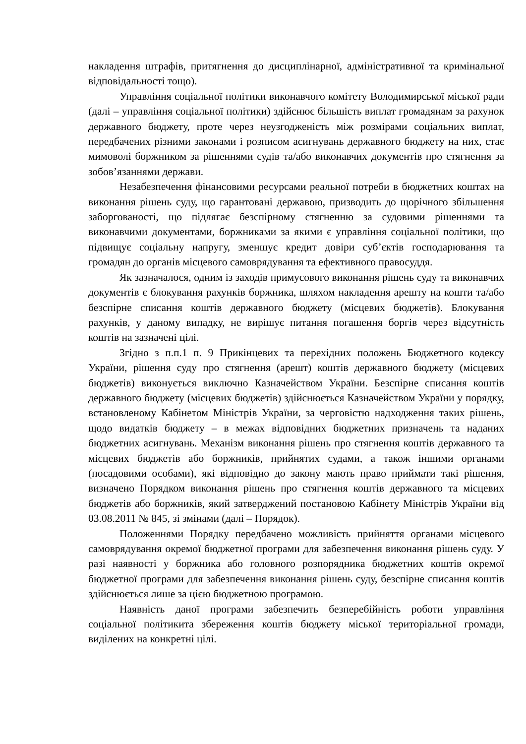накладення штрафів, притягнення до дисциплінарної, адміністративної та кримінальної відповідальності тощо).
Управління соціальної політики виконавчого комітету Володимирської міської ради (далі – управління соціальної політики) здійснює більшість виплат громадянам за рахунок державного бюджету, проте через неузгодженість між розмірами соціальних виплат, передбачених різними законами і розписом асигнувань державного бюджету на них, стає мимоволі боржником за рішеннями судів та/або виконавчих документів про стягнення за зобов’язаннями держави.
Незабезпечення фінансовими ресурсами реальної потреби в бюджетних коштах на виконання рішень суду, що гарантовані державою, призводить до щорічного збільшення заборгованості, що підлягає безспірному стягненню за судовими рішеннями та виконавчими документами, боржниками за якими є управління соціальної політики, що підвищує соціальну напругу, зменшує кредит довіри суб’єктів господарювання та громадян до органів місцевого самоврядування та ефективного правосуддя.
Як зазначалося, одним із заходів примусового виконання рішень суду та виконавчих документів є блокування рахунків боржника, шляхом накладення арешту на кошти та/або безспірне списання коштів державного бюджету (місцевих бюджетів). Блокування рахунків, у даному випадку, не вирішує питання погашення боргів через відсутність коштів на зазначені цілі.
Згідно з п.п.1 п. 9 Прикінцевих та перехідних положень Бюджетного кодексу України, рішення суду про стягнення (арешт) коштів державного бюджету (місцевих бюджетів) виконується виключно Казначейством України. Безспірне списання коштів державного бюджету (місцевих бюджетів) здійснюється Казначейством України у порядку, встановленому Кабінетом Міністрів України, за черговістю надходження таких рішень, щодо видатків бюджету – в межах відповідних бюджетних призначень та наданих бюджетних асигнувань. Механізм виконання рішень про стягнення коштів державного та місцевих бюджетів або боржників, прийнятих судами, а також іншими органами (посадовими особами), які відповідно до закону мають право приймати такі рішення, визначено Порядком виконання рішень про стягнення коштів державного та місцевих бюджетів або боржників, який затверджений постановою Кабінету Міністрів України від 03.08.2011 № 845, зі змінами (далі – Порядок).
Положеннями Порядку передбачено можливість прийняття органами місцевого самоврядування окремої бюджетної програми для забезпечення виконання рішень суду. У разі наявності у боржника або головного розпорядника бюджетних коштів окремої бюджетної програми для забезпечення виконання рішень суду, безспірне списання коштів здійснюється лише за цією бюджетною програмою.
Наявність даної програми забезпечить безперебійність роботи управління соціальної політикита збереження коштів бюджету міської територіальної громади, виділених на конкретні цілі.